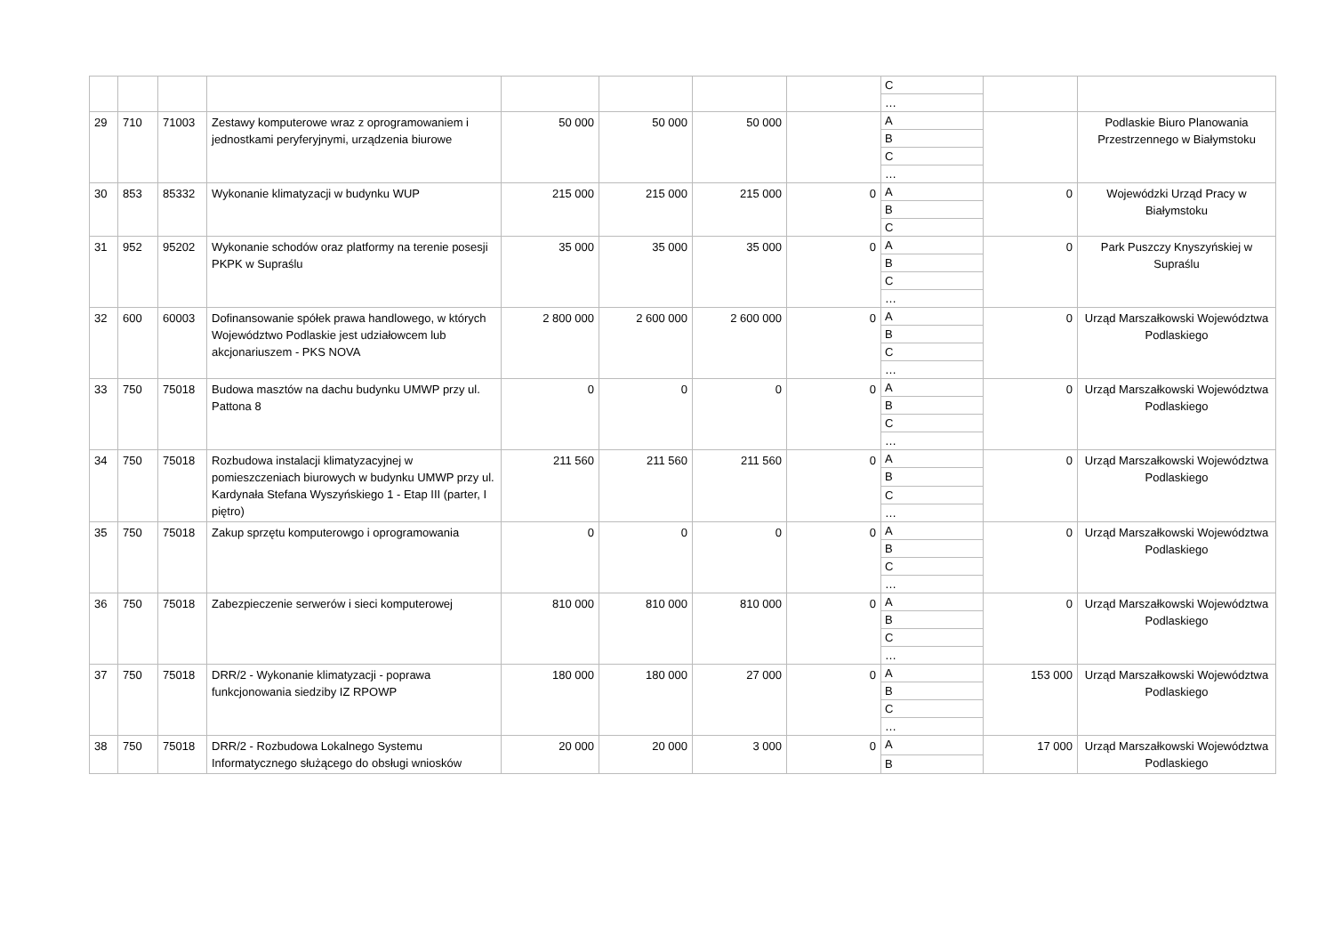| | | | | | | | | C | | |
| | | | | | | | | … | | |
| 29 | 710 | 71003 | Zestawy komputerowe wraz z oprogramowaniem i jednostkami peryferyjnymi, urządzenia biurowe | 50 000 | 50 000 | 50 000 | | A | | Podlaskie Biuro Planowania Przestrzennego w Białymstoku |
| | | | | | | | | B | | |
| | | | | | | | | C | | |
| | | | | | | | | … | | |
| 30 | 853 | 85332 | Wykonanie klimatyzacji w budynku WUP | 215 000 | 215 000 | 215 000 | 0 | A | 0 | Wojewódzki Urząd Pracy w Białymstoku |
| | | | | | | | | B | | |
| | | | | | | | | C | | |
| 31 | 952 | 95202 | Wykonanie schodów oraz platformy na terenie posesji PKPK w Supraślu | 35 000 | 35 000 | 35 000 | 0 | A | 0 | Park Puszczy Knyszyńskiej w Supraślu |
| | | | | | | | | B | | |
| | | | | | | | | C | | |
| | | | | | | | | … | | |
| 32 | 600 | 60003 | Dofinansowanie spółek prawa handlowego, w których Województwo Podlaskie jest udziałowcem lub akcjonariuszem - PKS NOVA | 2 800 000 | 2 600 000 | 2 600 000 | 0 | A | 0 | Urząd Marszałkowski Województwa Podlaskiego |
| | | | | | | | | B | | |
| | | | | | | | | C | | |
| | | | | | | | | … | | |
| 33 | 750 | 75018 | Budowa masztów na dachu budynku UMWP przy ul. Pattona 8 | 0 | 0 | 0 | 0 | A | 0 | Urząd Marszałkowski Województwa Podlaskiego |
| | | | | | | | | B | | |
| | | | | | | | | C | | |
| | | | | | | | | … | | |
| 34 | 750 | 75018 | Rozbudowa instalacji klimatyzacyjnej w pomieszczeniach biurowych w budynku UMWP przy ul. Kardynała Stefana Wyszyńskiego 1 - Etap III (parter, I piętro) | 211 560 | 211 560 | 211 560 | 0 | A | 0 | Urząd Marszałkowski Województwa Podlaskiego |
| | | | | | | | | B | | |
| | | | | | | | | C | | |
| | | | | | | | | … | | |
| 35 | 750 | 75018 | Zakup sprzętu komputerowgo i oprogramowania | 0 | 0 | 0 | 0 | A | 0 | Urząd Marszałkowski Województwa Podlaskiego |
| | | | | | | | | B | | |
| | | | | | | | | C | | |
| | | | | | | | | … | | |
| 36 | 750 | 75018 | Zabezpieczenie serwerów i sieci komputerowej | 810 000 | 810 000 | 810 000 | 0 | A | 0 | Urząd Marszałkowski Województwa Podlaskiego |
| | | | | | | | | B | | |
| | | | | | | | | C | | |
| | | | | | | | | … | | |
| 37 | 750 | 75018 | DRR/2 - Wykonanie klimatyzacji - poprawa funkcjonowania siedziby IZ RPOWP | 180 000 | 180 000 | 27 000 | 0 | A | 153 000 | Urząd Marszałkowski Województwa Podlaskiego |
| | | | | | | | | B | | |
| | | | | | | | | C | | |
| | | | | | | | | … | | |
| 38 | 750 | 75018 | DRR/2 - Rozbudowa Lokalnego Systemu Informatycznego służącego do obsługi wniosków | 20 000 | 20 000 | 3 000 | 0 | A | 17 000 | Urząd Marszałkowski Województwa Podlaskiego |
| | | | | | | | | B | | |